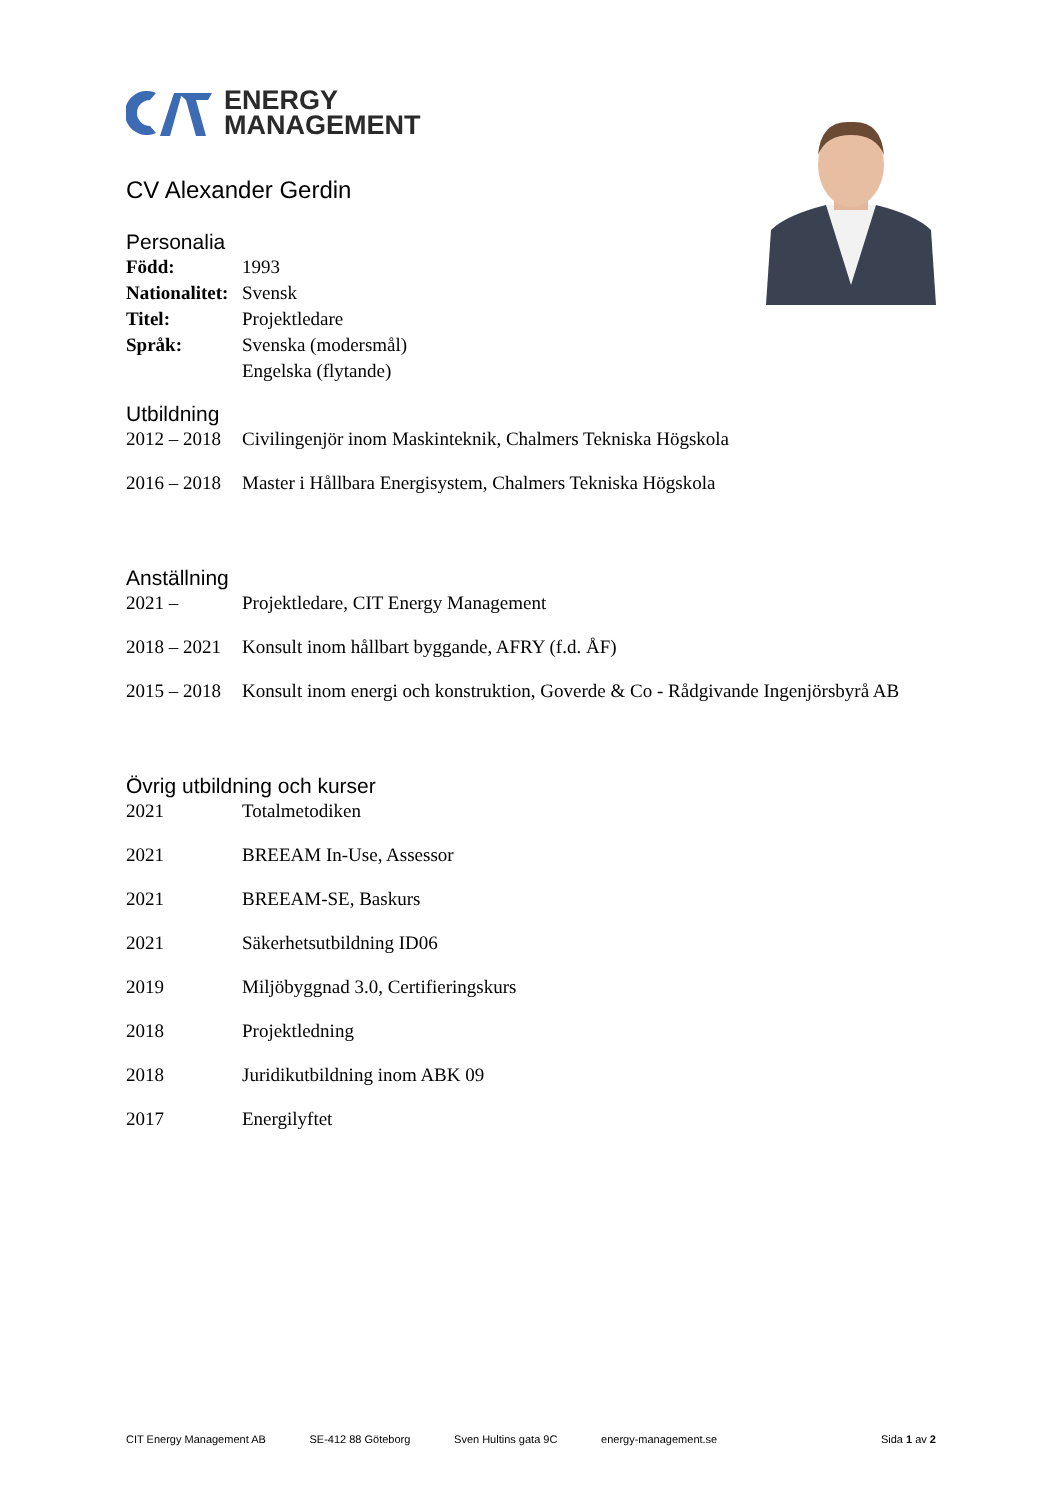ENERGY
MANAGEMENT
CV Alexander Gerdin
Personalia
Född: 1993
Nationalitet: Svensk
Titel: Projektledare
Språk: Svenska (modersmål)
Engelska (flytande)
Utbildning
2012 – 2018 Civilingenjör inom Maskinteknik, Chalmers Tekniska Högskola
2016 – 2018 Master i Hållbara Energisystem, Chalmers Tekniska Högskola
Anställning
2021 – Projektledare, CIT Energy Management
2018 – 2021 Konsult inom hållbart byggande, AFRY (f.d. ÅF)
2015 – 2018 Konsult inom energi och konstruktion, Goverde & Co - Rådgivande Ingenjörsbyrå AB
Övrig utbildning och kurser
2021 Totalmetodiken
2021 BREEAM In-Use, Assessor
2021 BREEAM-SE, Baskurs
2021 Säkerhetsutbildning ID06
2019 Miljöbyggnad 3.0, Certifieringskurs
2018 Projektledning
2018 Juridikutbildning inom ABK 09
2017 Energilyftet
CIT Energy Management AB SE-412 88 Göteborg Sven Hultins gata 9C energy-management.se Sida 1 av 2